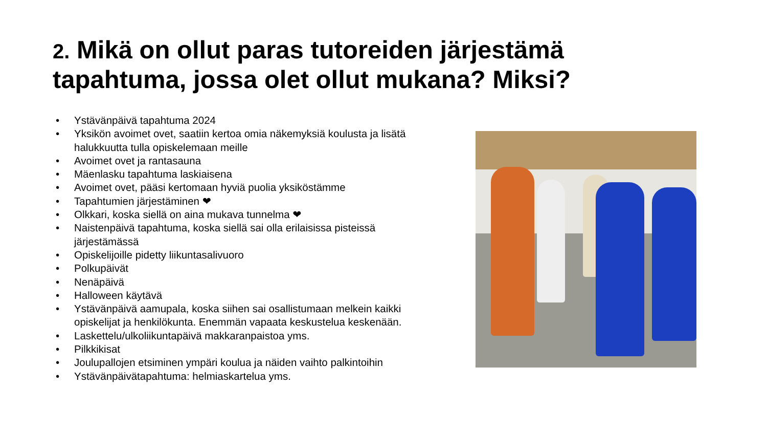2. Mikä on ollut paras tutoreiden järjestämä tapahtuma, jossa olet ollut mukana? Miksi?
• Ystävänpäivä tapahtuma 2024
• Yksikön avoimet ovet, saatiin kertoa omia näkemyksiä koulusta ja lisätä halukkuutta tulla opiskelemaan meille
• Avoimet ovet ja rantasauna
• Mäenlasku tapahtuma laskiaisena
• Avoimet ovet, pääsi kertomaan hyviä puolia yksiköstämme
• Tapahtumien järjestäminen ❤
• Olkkari, koska siellä on aina mukava tunnelma ❤
• Naistenpäivä tapahtuma, koska siellä sai olla erilaisissa pisteissä järjestämässä
• Opiskelijoille pidetty liikuntasalivuoro
• Polkupäivät
• Nenäpäivä
• Halloween käytävä
• Ystävänpäivä aamupala, koska siihen sai osallistumaan melkein kaikki opiskelijat ja henkilökunta. Enemmän vapaata keskustelua keskenään.
• Laskettelu/ulkoliikuntapäivä makkaranpaistoa yms.
• Pilkkikisat
• Joulupallojen etsiminen ympäri koulua ja näiden vaihto palkintoihin
• Ystävänpäivätapahtuma: helmiaskartelua yms.